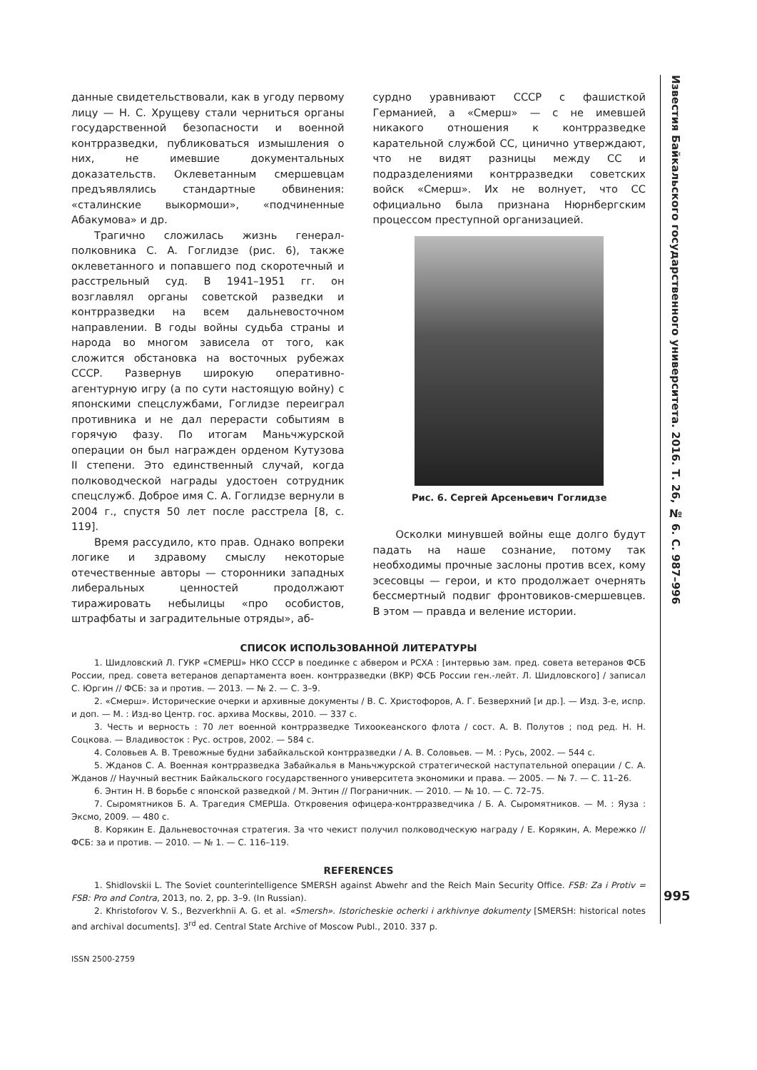данные свидетельствовали, как в угоду первому лицу — Н. С. Хрущеву стали черниться органы государственной безопасности и военной контрразведки, публиковаться измышления о них, не имевшие документальных доказательств. Оклеветанным смершевцам предъявлялись стандартные обвинения: «сталинские выкормоши», «подчиненные Абакумова» и др.
Трагично сложилась жизнь генерал-полковника С. А. Гоглидзе (рис. 6), также оклеветанного и попавшего под скоротечный и расстрельный суд. В 1941–1951 гг. он возглавлял органы советской разведки и контрразведки на всем дальневосточном направлении. В годы войны судьба страны и народа во многом зависела от того, как сложится обстановка на восточных рубежах СССР. Развернув широкую оперативно-агентурную игру (а по сути настоящую войну) с японскими спецслужбами, Гоглидзе переиграл противника и не дал перерасти событиям в горячую фазу. По итогам Маньчжурской операции он был награжден орденом Кутузова II степени. Это единственный случай, когда полководческой награды удостоен сотрудник спецслужб. Доброе имя С. А. Гоглидзе вернули в 2004 г., спустя 50 лет после расстрела [8, с. 119].
Время рассудило, кто прав. Однако вопреки логике и здравому смыслу некоторые отечественные авторы — сторонники западных либеральных ценностей продолжают тиражировать небылицы «про особистов, штрафбаты и заградительные отряды», аб-
сурдно уравнивают СССР с фашисткой Германией, а «Смерш» — с не имевшей никакого отношения к контрразведке карательной службой СС, цинично утверждают, что не видят разницы между СС и подразделениями контрразведки советских войск «Смерш». Их не волнует, что СС официально была признана Нюрнбергским процессом преступной организацией.
Рис. 6. Сергей Арсеньевич Гоглидзе
Осколки минувшей войны еще долго будут падать на наше сознание, потому так необходимы прочные заслоны против всех, кому эсесовцы — герои, и кто продолжает очернять бессмертный подвиг фронтовиков-смершевцев. В этом — правда и веление истории.
СПИСОК ИСПОЛЬЗОВАННОЙ ЛИТЕРАТУРЫ
1. Шидловский Л. ГУКР «СМЕРШ» НКО СССР в поединке с абвером и РСХА : [интервью зам. пред. совета ветеранов ФСБ России, пред. совета ветеранов департамента воен. контрразведки (ВКР) ФСБ России ген.-лейт. Л. Шидловского] / записал С. Юргин // ФСБ: за и против. — 2013. — № 2. — С. 3–9.
2. «Смерш». Исторические очерки и архивные документы / В. С. Христофоров, А. Г. Безверхний [и др.]. — Изд. 3-е, испр. и доп. — М. : Изд-во Центр. гос. архива Москвы, 2010. — 337 с.
3. Честь и верность : 70 лет военной контрразведке Тихоокеанского флота / сост. А. В. Полутов ; под ред. Н. Н. Соцкова. — Владивосток : Рус. остров, 2002. — 584 с.
4. Соловьев А. В. Тревожные будни забайкальской контрразведки / А. В. Соловьев. — М. : Русь, 2002. — 544 с.
5. Жданов С. А. Военная контрразведка Забайкалья в Маньчжурской стратегической наступательной операции / С. А. Жданов // Научный вестник Байкальского государственного университета экономики и права. — 2005. — № 7. — С. 11–26.
6. Энтин Н. В борьбе с японской разведкой / М. Энтин // Пограничник. — 2010. — № 10. — С. 72–75.
7. Сыромятников Б. А. Трагедия СМЕРШа. Откровения офицера-контрразведчика / Б. А. Сыромятников. — М. : Яуза : Эксмо, 2009. — 480 с.
8. Корякин Е. Дальневосточная стратегия. За что чекист получил полководческую награду / Е. Корякин, А. Мережко // ФСБ: за и против. — 2010. — № 1. — С. 116–119.
REFERENCES
1. Shidlovskii L. The Soviet counterintelligence SMERSH against Abwehr and the Reich Main Security Office. FSB: Za i Protiv = FSB: Pro and Contra, 2013, no. 2, pp. 3–9. (In Russian).
2. Khristoforov V. S., Bezverkhnii A. G. et al. «Smersh». Istoricheskie ocherki i arkhivnye dokumenty [SMERSH: historical notes and archival documents]. 3<sup>rd</sup> ed. Central State Archive of Moscow Publ., 2010. 337 p.
ISSN 2500-2759
Известия Байкальского государственного университета. 2016. Т. 26, № 6. С. 987–996
995